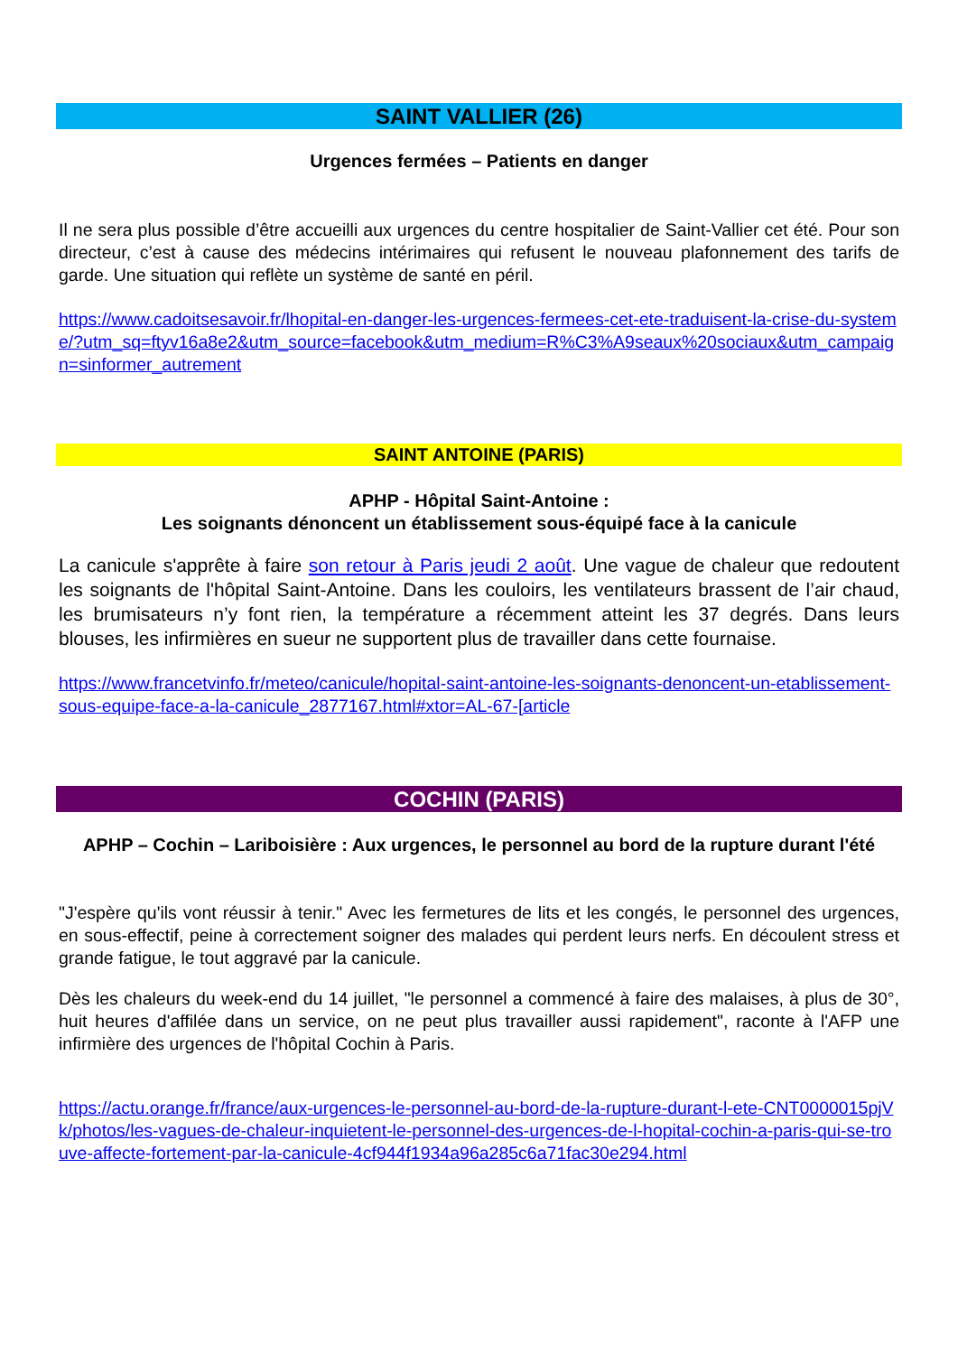SAINT VALLIER (26)
Urgences fermées – Patients en danger
Il ne sera plus possible d’être accueilli aux urgences du centre hospitalier de Saint-Vallier cet été. Pour son directeur, c’est à cause des médecins intérimaires qui refusent le nouveau plafonnement des tarifs de garde. Une situation qui reflète un système de santé en péril.
https://www.cadoitsesavoir.fr/lhopital-en-danger-les-urgences-fermees-cet-ete-traduisent-la-crise-du-systeme/?utm_sq=ftyv16a8e2&utm_source=facebook&utm_medium=R%C3%A9seaux%20sociaux&utm_campaign=sinformer_autrement
SAINT ANTOINE (PARIS)
APHP - Hôpital Saint-Antoine :
Les soignants dénoncent un établissement sous-équipé face à la canicule
La canicule s'apprête à faire son retour à Paris jeudi 2 août. Une vague de chaleur que redoutent les soignants de l'hôpital Saint-Antoine. Dans les couloirs, les ventilateurs brassent de l’air chaud, les brumisateurs n’y font rien, la température a récemment atteint les 37 degrés. Dans leurs blouses, les infirmières en sueur ne supportent plus de travailler dans cette fournaise.
https://www.francetvinfo.fr/meteo/canicule/hopital-saint-antoine-les-soignants-denoncent-un-etablissement-sous-equipe-face-a-la-canicule_2877167.html#xtor=AL-67-[article
COCHIN (PARIS)
APHP – Cochin – Lariboisière : Aux urgences, le personnel au bord de la rupture durant l'été
"J'espère qu'ils vont réussir à tenir." Avec les fermetures de lits et les congés, le personnel des urgences, en sous-effectif, peine à correctement soigner des malades qui perdent leurs nerfs. En découlent stress et grande fatigue, le tout aggravé par la canicule.
Dès les chaleurs du week-end du 14 juillet, "le personnel a commencé à faire des malaises, à plus de 30°, huit heures d'affilée dans un service, on ne peut plus travailler aussi rapidement", raconte à l'AFP une infirmière des urgences de l'hôpital Cochin à Paris.
https://actu.orange.fr/france/aux-urgences-le-personnel-au-bord-de-la-rupture-durant-l-ete-CNT0000015pjVk/photos/les-vagues-de-chaleur-inquietent-le-personnel-des-urgences-de-l-hopital-cochin-a-paris-qui-se-trouve-affecte-fortement-par-la-canicule-4cf944f1934a96a285c6a71fac30e294.html